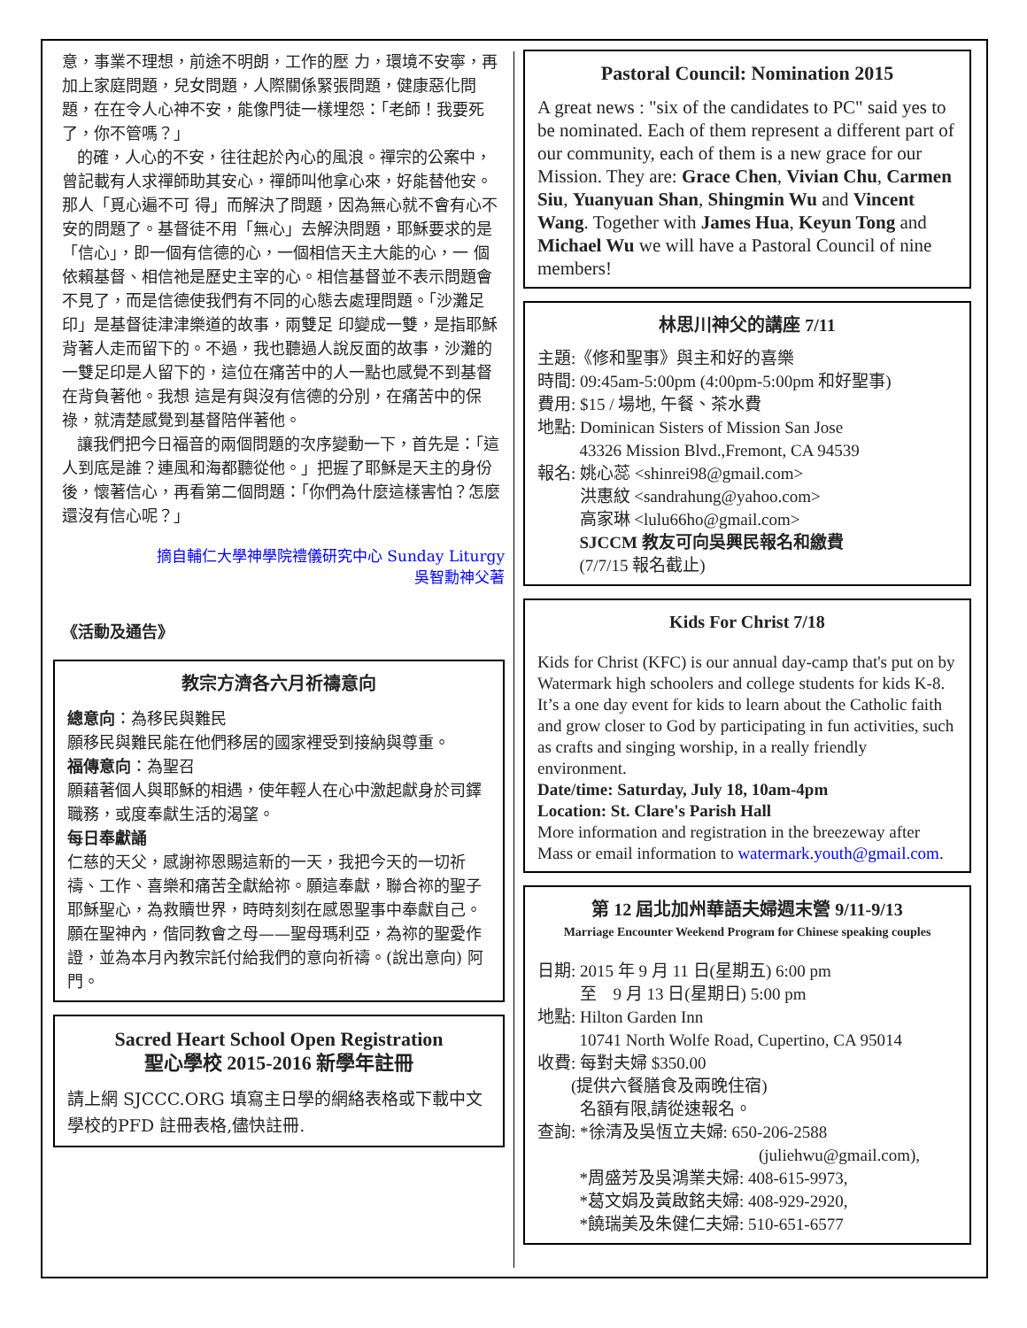意，事業不理想，前途不明朗，工作的壓 力，環境不安寧，再加上家庭問題，兒女問題，人際關係緊張問題，健康惡化問題，在在令人心神不安，能像門徒一樣埋怨：「老師！我要死了，你不管嗎？」
的確，人心的不安，往往起於內心的風浪。禪宗的公案中，曾記載有人求禪師助其安心，禪師叫他拿心來，好能替他安。那人「覓心遍不可 得」而解決了問題，因為無心就不會有心不安的問題了。基督徒不用「無心」去解決問題，耶穌要求的是「信心」，即一個有信德的心，一個相信天主大能的心，一 個依賴基督、相信祂是歷史主宰的心。相信基督並不表示問題會不見了，而是信德使我們有不同的心態去處理問題。「沙灘足印」是基督徒津津樂道的故事，兩雙足 印變成一雙，是指耶穌背著人走而留下的。不過，我也聽過人說反面的故事，沙灘的一雙足印是人留下的，這位在痛苦中的人一點也感覺不到基督在背負著他。我想 這是有與沒有信德的分別，在痛苦中的保祿，就清楚感覺到基督陪伴著他。
讓我們把今日福音的兩個問題的次序變動一下，首先是：「這人到底是誰？連風和海都聽從他。」把握了耶穌是天主的身份後，懷著信心，再看第二個問題：「你們為什麼這樣害怕？怎麼還沒有信心呢？」
摘自輔仁大學神學院禮儀研究中心 Sunday Liturgy
吳智勳神父著
《活動及通告》
教宗方濟各六月祈禱意向
總意向：為移民與難民
願移民與難民能在他們移居的國家裡受到接納與尊重。
福傳意向：為聖召
願藉著個人與耶穌的相遇，使年輕人在心中激起獻身於司鐸職務，或度奉獻生活的渴望。
每日奉獻誦
仁慈的天父，感謝祢恩賜這新的一天，我把今天的一切祈禱、工作、喜樂和痛苦全獻給祢。願這奉獻，聯合祢的聖子耶穌聖心，為救贖世界，時時刻刻在感恩聖事中奉獻自己。願在聖神內，偕同教會之母——聖母瑪利亞，為祢的聖愛作證，並為本月內教宗託付給我們的意向祈禱。(說出意向) 阿門。
Sacred Heart School Open Registration
聖心學校 2015-2016 新學年註冊
請上網 SJCCC.ORG 填寫主日學的網絡表格或下載中文學校的PFD 註冊表格,儘快註冊.
Pastoral Council: Nomination 2015
A great news : "six of the candidates to PC" said yes to be nominated. Each of them represent a different part of our community, each of them is a new grace for our Mission. They are: Grace Chen, Vivian Chu, Carmen Siu, Yuanyuan Shan, Shingmin Wu and Vincent Wang. Together with James Hua, Keyun Tong and Michael Wu we will have a Pastoral Council of nine members!
林思川神父的講座 7/11
主題:《修和聖事》與主和好的喜樂
時間: 09:45am-5:00pm (4:00pm-5:00pm 和好聖事)
費用: $15 / 場地, 午餐、茶水費
地點: Dominican Sisters of Mission San Jose
43326 Mission Blvd.,Fremont, CA 94539
報名: 姚心蕊 <shinrei98@gmail.com>
洪惠紋 <sandrahung@yahoo.com>
高家琳 <lulu66ho@gmail.com>
SJCCM 教友可向吳興民報名和繳費
(7/7/15 報名截止)
Kids For Christ 7/18
Kids for Christ (KFC) is our annual day-camp that's put on by Watermark high schoolers and college students for kids K-8. It’s a one day event for kids to learn about the Catholic faith and grow closer to God by participating in fun activities, such as crafts and singing worship, in a really friendly environment.
Date/time: Saturday, July 18, 10am-4pm
Location: St. Clare's Parish Hall
More information and registration in the breezeway after Mass or email information to watermark.youth@gmail.com.
第 12 屆北加州華語夫婦週末營 9/11-9/13
Marriage Encounter Weekend Program for Chinese speaking couples
日期: 2015 年 9 月 11 日(星期五) 6:00 pm
至 9 月 13 日(星期日) 5:00 pm
地點: Hilton Garden Inn
10741 North Wolfe Road, Cupertino, CA 95014
收費: 每對夫婦 $350.00
(提供六餐膳食及兩晚住宿)
名額有限,請從速報名。
查詢: *徐清及吳恆立夫婦: 650-206-2588
(juliehwu@gmail.com),
*周盛芳及吳鴻業夫婦: 408-615-9973,
*葛文娟及黃啟銘夫婦: 408-929-2920,
*饒瑞美及朱健仁夫婦: 510-651-6577